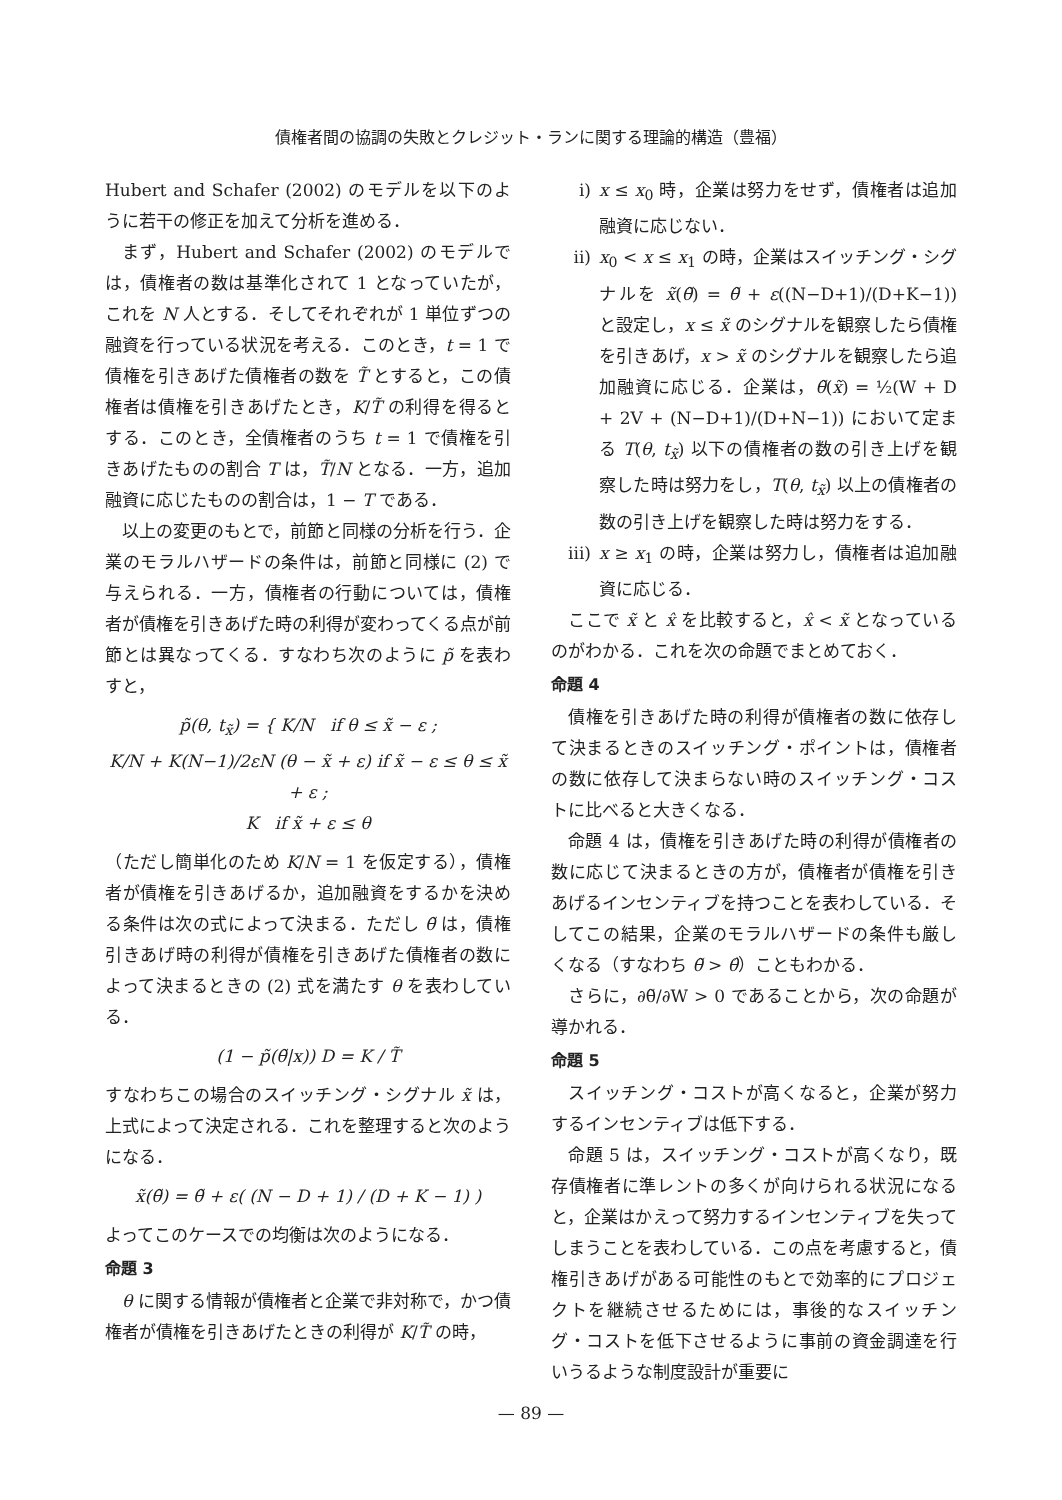債権者間の協調の失敗とクレジット・ランに関する理論的構造（豊福）
Hubert and Schafer (2002) のモデルを以下のように若干の修正を加えて分析を進める．
まず，Hubert and Schafer (2002) のモデルでは，債権者の数は基準化されて 1 となっていたが，これを N 人とする．そしてそれぞれが 1 単位ずつの融資を行っている状況を考える．このとき，t = 1 で債権を引きあげた債権者の数を T̃ とすると，この債権者は債権を引きあげたとき，K/T̃ の利得を得るとする．このとき，全債権者のうち t = 1 で債権を引きあげたものの割合 T は，T̃/N となる．一方，追加融資に応じたものの割合は，1 − T である．
以上の変更のもとで，前節と同様の分析を行う．企業のモラルハザードの条件は，前節と同様に (2) で与えられる．一方，債権者の行動については，債権者が債権を引きあげた時の利得が変わってくる点が前節とは異なってくる．すなわち次のように p̃ を表わすと，
p̃(θ, t<sub>x̃</sub>) = { K/N if θ ≤ x̃ − ε ;
K/N + K(N−1)/2εN (θ − x̃ + ε) if x̃ − ε ≤ θ ≤ x̃ + ε ;
K if x̃ + ε ≤ θ
（ただし簡単化のため K/N = 1 を仮定する），債権者が債権を引きあげるか，追加融資をするかを決める条件は次の式によって決まる．ただし θ̃ は，債権引きあげ時の利得が債権を引きあげた債権者の数によって決まるときの (2) 式を満たす θ を表わしている．
(1 − p̃(θ̃|x)) D = K / T̃
すなわちこの場合のスイッチング・シグナル x̃ は，上式によって決定される．これを整理すると次のようになる．
x̃(θ̃) = θ̃ + ε( (N − D + 1) / (D + K − 1) )
よってこのケースでの均衡は次のようになる．
命題 3
θ に関する情報が債権者と企業で非対称で，かつ債権者が債権を引きあげたときの利得が K/T̃ の時，
i) x ≤ x<sub>0</sub> 時，企業は努力をせず，債権者は追加融資に応じない．
ii) x<sub>0</sub> < x ≤ x<sub>1</sub> の時，企業はスイッチング・シグナルを x̃(θ̃) = θ̃ + ε((N−D+1)/(D+K−1)) と設定し，x ≤ x̃ のシグナルを観察したら債権を引きあげ，x > x̃ のシグナルを観察したら追加融資に応じる．企業は，θ̃(x̃) = ½(W + D + 2V + (N−D+1)/(D+N−1)) において定まる T(θ, t<sub>x̃</sub>) 以下の債権者の数の引き上げを観察した時は努力をし，T(θ, t<sub>x̃</sub>) 以上の債権者の数の引き上げを観察した時は努力をする．
iii)
x ≥ x<sub>1</sub> の時，企業は努力し，債権者は追加融資に応じる．
ここで x̃ と x̂ を比較すると，x̂ < x̃ となっているのがわかる．これを次の命題でまとめておく．
命題 4
債権を引きあげた時の利得が債権者の数に依存して決まるときのスイッチング・ポイントは，債権者の数に依存して決まらない時のスイッチング・コストに比べると大きくなる．
命題 4 は，債権を引きあげた時の利得が債権者の数に応じて決まるときの方が，債権者が債権を引きあげるインセンティブを持つことを表わしている．そしてこの結果，企業のモラルハザードの条件も厳しくなる（すなわち θ̃ > θ̂）こともわかる．
さらに，∂θ̃/∂W > 0 であることから，次の命題が導かれる．
命題 5
スイッチング・コストが高くなると，企業が努力するインセンティブは低下する．
命題 5 は，スイッチング・コストが高くなり，既存債権者に準レントの多くが向けられる状況になると，企業はかえって努力するインセンティブを失ってしまうことを表わしている．この点を考慮すると，債権引きあげがある可能性のもとで効率的にプロジェクトを継続させるためには，事後的なスイッチング・コストを低下させるように事前の資金調達を行いうるような制度設計が重要に
— 89 —